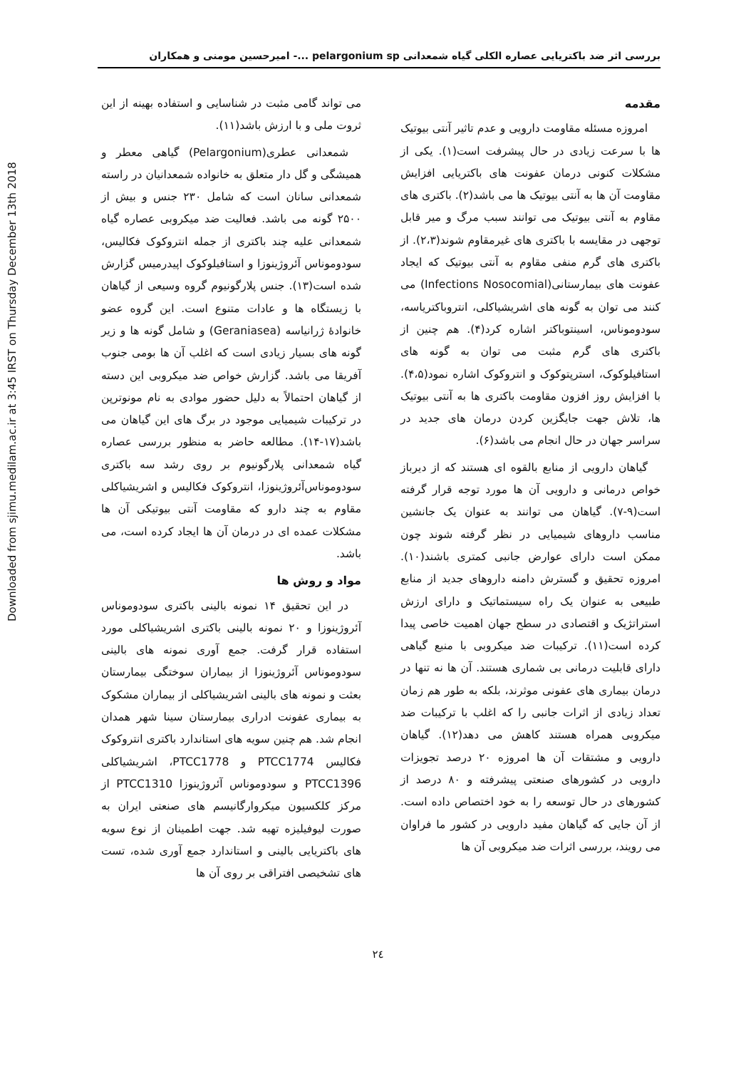بررسی اثر ضد باکتریایی عصاره الکلی گیاه شمعدانی pelargonium sp ...- امیرحسین مومنی و همکاران
مقدمه
امروزه مسئله مقاومت دارویی و عدم تاثیر آنتی بیوتیک ها با سرعت زیادی در حال پیشرفت است(۱). یکی از مشکلات کنونی درمان عفونت های باکتریایی افزایش مقاومت آن ها به آنتی بیوتیک ها می باشد(۲). باکتری های مقاوم به آنتی بیوتیک می توانند سبب مرگ و میر قابل توجهی در مقایسه با باکتری های غیرمقاوم شوند(۲،۳). از باکتری های گرم منفی مقاوم به آنتی بیوتیک که ایجاد عفونت های بیمارستانی(Infections Nosocomial) می کنند می توان به گونه های اشریشیاکلی، انتروباکتریاسه، سودوموناس، اسینتوباکتر اشاره کرد(۴). هم چنین از باکتری های گرم مثبت می توان به گونه های استافیلوکوک، استرپتوکوک و انتروکوک اشاره نمود(۴،۵). با افزایش روز افزون مقاومت باکتری ها به آنتی بیوتیک ها، تلاش جهت جایگزین کردن درمان های جدید در سراسر جهان در حال انجام می باشد(۶).
گیاهان دارویی از منابع بالقوه ای هستند که از دیرباز خواص درمانی و دارویی آن ها مورد توجه قرار گرفته است(۹-۷). گیاهان می توانند به عنوان یک جانشین مناسب داروهای شیمیایی در نظر گرفته شوند چون ممکن است دارای عوارض جانبی کمتری باشند(۱۰). امروزه تحقیق و گسترش دامنه داروهای جدید از منابع طبیعی به عنوان یک راه سیستماتیک و دارای ارزش استراتژیک و اقتصادی در سطح جهان اهمیت خاصی پیدا کرده است(۱۱). ترکیبات ضد میکروبی با منبع گیاهی دارای قابلیت درمانی بی شماری هستند. آن ها نه تنها در درمان بیماری های عفونی موثرند، بلکه به طور هم زمان تعداد زیادی از اثرات جانبی را که اغلب با ترکیبات ضد میکروبی همراه هستند کاهش می دهد(۱۲). گیاهان دارویی و مشتقات آن ها امروزه ۲۰ درصد تجویزات دارویی در کشورهای صنعتی پیشرفته و ۸۰ درصد از کشورهای در حال توسعه را به خود اختصاص داده است. از آن جایی که گیاهان مفید دارویی در کشور ما فراوان می رویند، بررسی اثرات ضد میکروبی آن ها
می تواند گامی مثبت در شناسایی و استفاده بهینه از این ثروت ملی و با ارزش باشد(۱۱).
شمعدانی عطری(Pelargonium) گیاهی معطر و همیشگی و گل دار متعلق به خانواده شمعدانیان در راسته شمعدانی سانان است که شامل ۲۳۰ جنس و بیش از ۲۵۰۰ گونه می باشد. فعالیت ضد میکروبی عصاره گیاه شمعدانی علیه چند باکتری از جمله انتروکوک فکالیس، سودوموناس آئروژینوزا و استافیلوکوک اپیدرمیس گزارش شده است(۱۳). جنس پلارگونیوم گروه وسیعی از گیاهان با زیستگاه ها و عادات متنوع است. این گروه عضو خانوادهٔ ژرانیاسه (Geraniasea) و شامل گونه ها و زیر گونه های بسیار زیادی است که اغلب آن ها بومی جنوب آفریقا می باشد. گزارش خواص ضد میکروبی این دسته از گیاهان احتمالاً به دلیل حضور موادی به نام مونوترپن در ترکیبات شیمیایی موجود در برگ های این گیاهان می باشد(۱۷-۱۴). مطالعه حاضر به منظور بررسی عصاره گیاه شمعدانی پلارگونیوم بر روی رشد سه باکتری سودوموناس‌آئروژینوزا، انتروکوک فکالیس و اشریشیاکلی مقاوم به چند دارو که مقاومت آنتی بیوتیکی آن ها مشکلات عمده ای در درمان آن ها ایجاد کرده است، می باشد.
مواد و روش ها
در این تحقیق ۱۴ نمونه بالینی باکتری سودوموناس آئروژینوزا و ۲۰ نمونه بالینی باکتری اشریشیاکلی مورد استفاده قرار گرفت. جمع آوری نمونه های بالینی سودوموناس آئروژینوزا از بیماران سوختگی بیمارستان بعثت و نمونه های بالینی اشریشیاکلی از بیماران مشکوک به بیماری عفونت ادراری بیمارستان سینا شهر همدان انجام شد. هم چنین سویه های استاندارد باکتری انتروکوک فکالیس PTCC1774 و PTCC1778، اشریشیاکلی PTCC1396 و سودوموناس آئروژینوزا PTCC1310 از مرکز کلکسیون میکروارگانیسم های صنعتی ایران به صورت لیوفیلیزه تهیه شد. جهت اطمینان از نوع سویه های باکتریایی بالینی و استاندارد جمع آوری شده، تست های تشخیصی افتراقی بر روی آن ها
Downloaded from sjimu.medilam.ac.ir at 3:45 IRST on Thursday December 13th 2018
۲٤